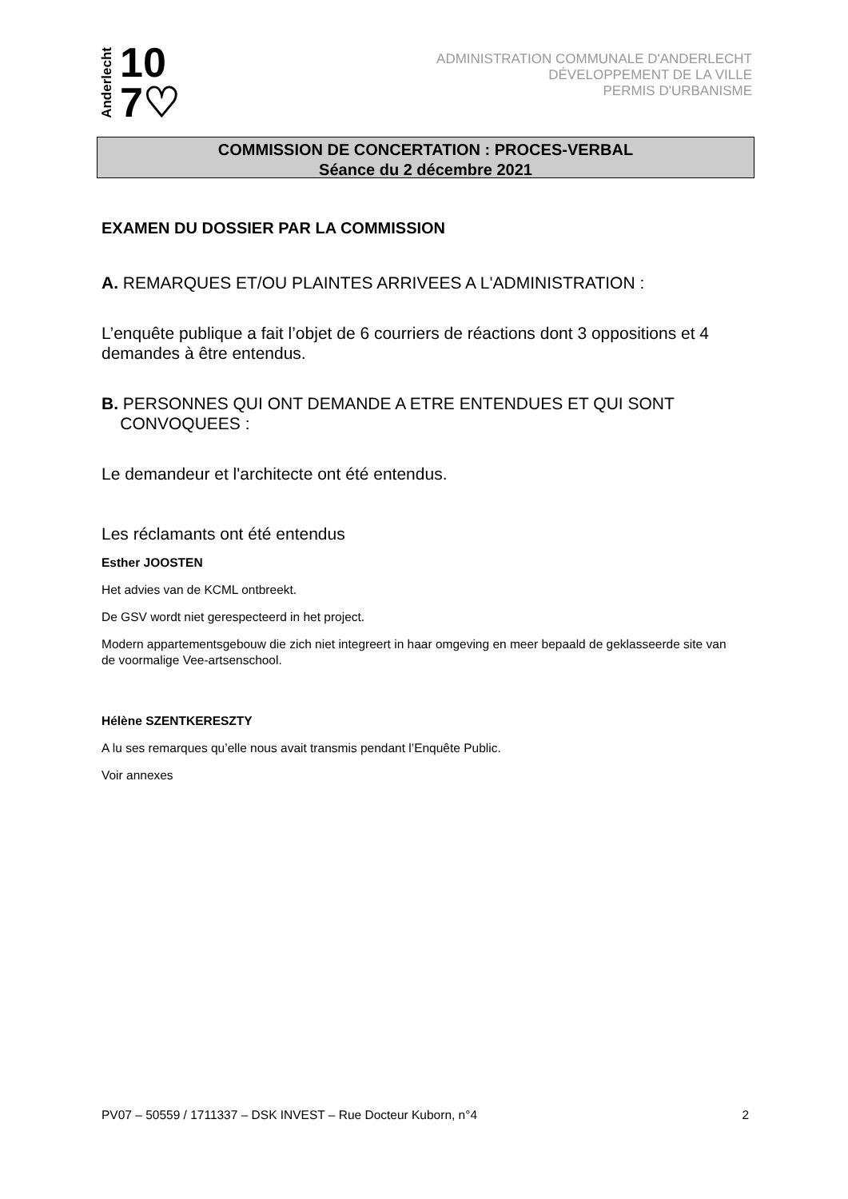Anderlecht
10
7♡
ADMINISTRATION COMMUNALE D'ANDERLECHT
DÉVELOPPEMENT DE LA VILLE
PERMIS D'URBANISME
COMMISSION DE CONCERTATION : PROCES-VERBAL
Séance du 2 décembre 2021
EXAMEN DU DOSSIER PAR LA COMMISSION
A. REMARQUES ET/OU PLAINTES ARRIVEES A L'ADMINISTRATION :
L’enquête publique a fait l’objet de 6 courriers de réactions dont 3 oppositions et 4 demandes à être entendus.
B. PERSONNES QUI ONT DEMANDE A ETRE ENTENDUES ET QUI SONT
CONVOQUEES :
Le demandeur et l'architecte ont été entendus.
Les réclamants ont été entendus
Esther JOOSTEN
Het advies van de KCML ontbreekt.
De GSV wordt niet gerespecteerd in het project.
Modern appartementsgebouw die zich niet integreert in haar omgeving en meer bepaald de geklasseerde site van de voormalige Vee-artsenschool.
Hélène SZENTKERESZTY
A lu ses remarques qu’elle nous avait transmis pendant l’Enquête Public.
Voir annexes
PV07 – 50559 / 1711337 – DSK INVEST – Rue Docteur Kuborn, n°4 2